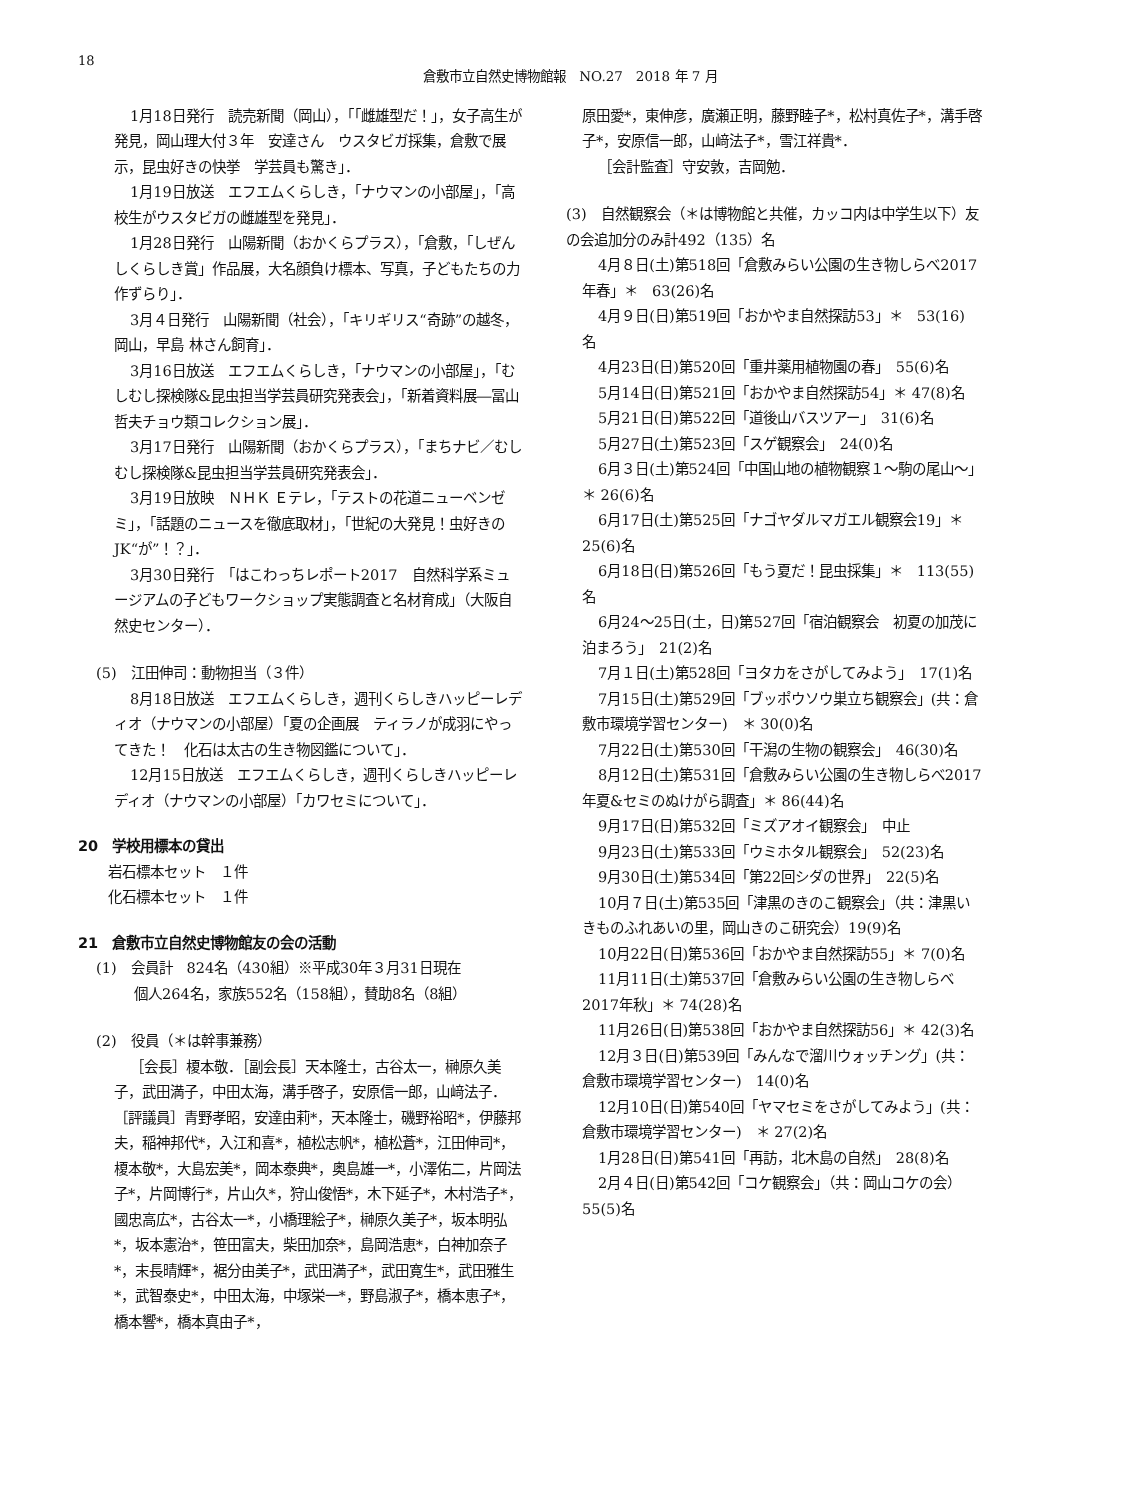18
倉敷市立自然史博物館報　NO.27　2018 年 7 月
1月18日発行　読売新聞（岡山），「「雌雄型だ！」，女子高生が発見，岡山理大付３年　安達さん　ウスタビガ採集，倉敷で展示，昆虫好きの快挙　学芸員も驚き」．
1月19日放送　エフエムくらしき，「ナウマンの小部屋」，「高校生がウスタビガの雌雄型を発見」．
1月28日発行　山陽新聞（おかくらプラス），「倉敷，「しぜんしくらしき賞」作品展，大名顔負け標本、写真，子どもたちの力作ずらり」．
3月４日発行　山陽新聞（社会），「キリギリス“奇跡”の越冬，岡山，早島 林さん飼育」．
3月16日放送　エフエムくらしき，「ナウマンの小部屋」，「むしむし探検隊&昆虫担当学芸員研究発表会」，「新着資料展―冨山哲夫チョウ類コレクション展」．
3月17日発行　山陽新聞（おかくらプラス），「まちナビ／むしむし探検隊&昆虫担当学芸員研究発表会」．
3月19日放映　ＮＨＫ Ｅテレ，「テストの花道ニューベンゼミ」，「話題のニュースを徹底取材」，「世紀の大発見！虫好きのJK“が”！？」．
3月30日発行　「はこわっちレポート2017　自然科学系ミュージアムの子どもワークショップ実態調査と名材育成」（大阪自然史センター）．
(5)　江田伸司：動物担当（３件）
8月18日放送　エフエムくらしき，週刊くらしきハッピーレディオ（ナウマンの小部屋）「夏の企画展　ティラノが成羽にやってきた！　化石は太古の生き物図鑑について」．
12月15日放送　エフエムくらしき，週刊くらしきハッピーレディオ（ナウマンの小部屋）「カワセミについて」．
20　学校用標本の貸出
岩石標本セット　１件
化石標本セット　１件
21　倉敷市立自然史博物館友の会の活動
(1)　会員計　824名（430組）※平成30年３月31日現在
個人264名，家族552名（158組），賛助8名（8組）
(2)　役員（＊は幹事兼務）
［会長］榎本敬．［副会長］天本隆士，古谷太一，榊原久美子，武田満子，中田太海，溝手啓子，安原信一郎，山﨑法子．［評議員］青野孝昭，安達由莉*，天本隆士，磯野裕昭*，伊藤邦夫，稲神邦代*，入江和喜*，植松志帆*，植松蒼*，江田伸司*，榎本敬*，大島宏美*，岡本泰典*，奥島雄一*，小澤佑二，片岡法子*，片岡博行*，片山久*，狩山俊悟*，木下延子*，木村浩子*，國忠高広*，古谷太一*，小橋理絵子*，榊原久美子*，坂本明弘*，坂本憲治*，笹田富夫，柴田加奈*，島岡浩恵*，白神加奈子*，末長晴輝*，裾分由美子*，武田満子*，武田寛生*，武田雅生*，武智泰史*，中田太海，中塚栄一*，野島淑子*，橋本恵子*，橋本響*，橋本真由子*，
原田愛*，東伸彦，廣瀬正明，藤野睦子*，松村真佐子*，溝手啓子*，安原信一郎，山﨑法子*，雪江祥貴*．
［会計監査］守安敦，吉岡勉．
(3)　自然観察会（＊は博物館と共催，カッコ内は中学生以下）友の会追加分のみ計492（135）名
4月８日(土)第518回「倉敷みらい公園の生き物しらべ2017年春」＊　63(26)名
4月９日(日)第519回「おかやま自然探訪53」＊　53(16)　名
4月23日(日)第520回「重井薬用植物園の春」　55(6)名
5月14日(日)第521回「おかやま自然探訪54」＊ 47(8)名
5月21日(日)第522回「道後山バスツアー」　31(6)名
5月27日(土)第523回「スゲ観察会」　24(0)名
6月３日(土)第524回「中国山地の植物観察１～駒の尾山～」＊ 26(6)名
6月17日(土)第525回「ナゴヤダルマガエル観察会19」＊　25(6)名
6月18日(日)第526回「もう夏だ！昆虫採集」＊　113(55)名
6月24～25日(土，日)第527回「宿泊観察会　初夏の加茂に泊まろう」　21(2)名
7月１日(土)第528回「ヨタカをさがしてみよう」　17(1)名
7月15日(土)第529回「ブッポウソウ巣立ち観察会」(共：倉敷市環境学習センター)　＊ 30(0)名
7月22日(土)第530回「干潟の生物の観察会」　46(30)名
8月12日(土)第531回「倉敷みらい公園の生き物しらべ2017年夏&セミのぬけがら調査」＊ 86(44)名
9月17日(日)第532回「ミズアオイ観察会」　中止
9月23日(土)第533回「ウミホタル観察会」　52(23)名
9月30日(土)第534回「第22回シダの世界」　22(5)名
10月７日(土)第535回「津黒のきのこ観察会」（共：津黒いきものふれあいの里，岡山きのこ研究会）19(9)名
10月22日(日)第536回「おかやま自然探訪55」＊ 7(0)名
11月11日(土)第537回「倉敷みらい公園の生き物しらべ2017年秋」＊ 74(28)名
11月26日(日)第538回「おかやま自然探訪56」＊ 42(3)名
12月３日(日)第539回「みんなで溜川ウォッチング」(共：倉敷市環境学習センター)　14(0)名
12月10日(日)第540回「ヤマセミをさがしてみよう」(共：倉敷市環境学習センター)　＊ 27(2)名
1月28日(日)第541回「再訪，北木島の自然」　28(8)名
2月４日(日)第542回「コケ観察会」（共：岡山コケの会）　55(5)名